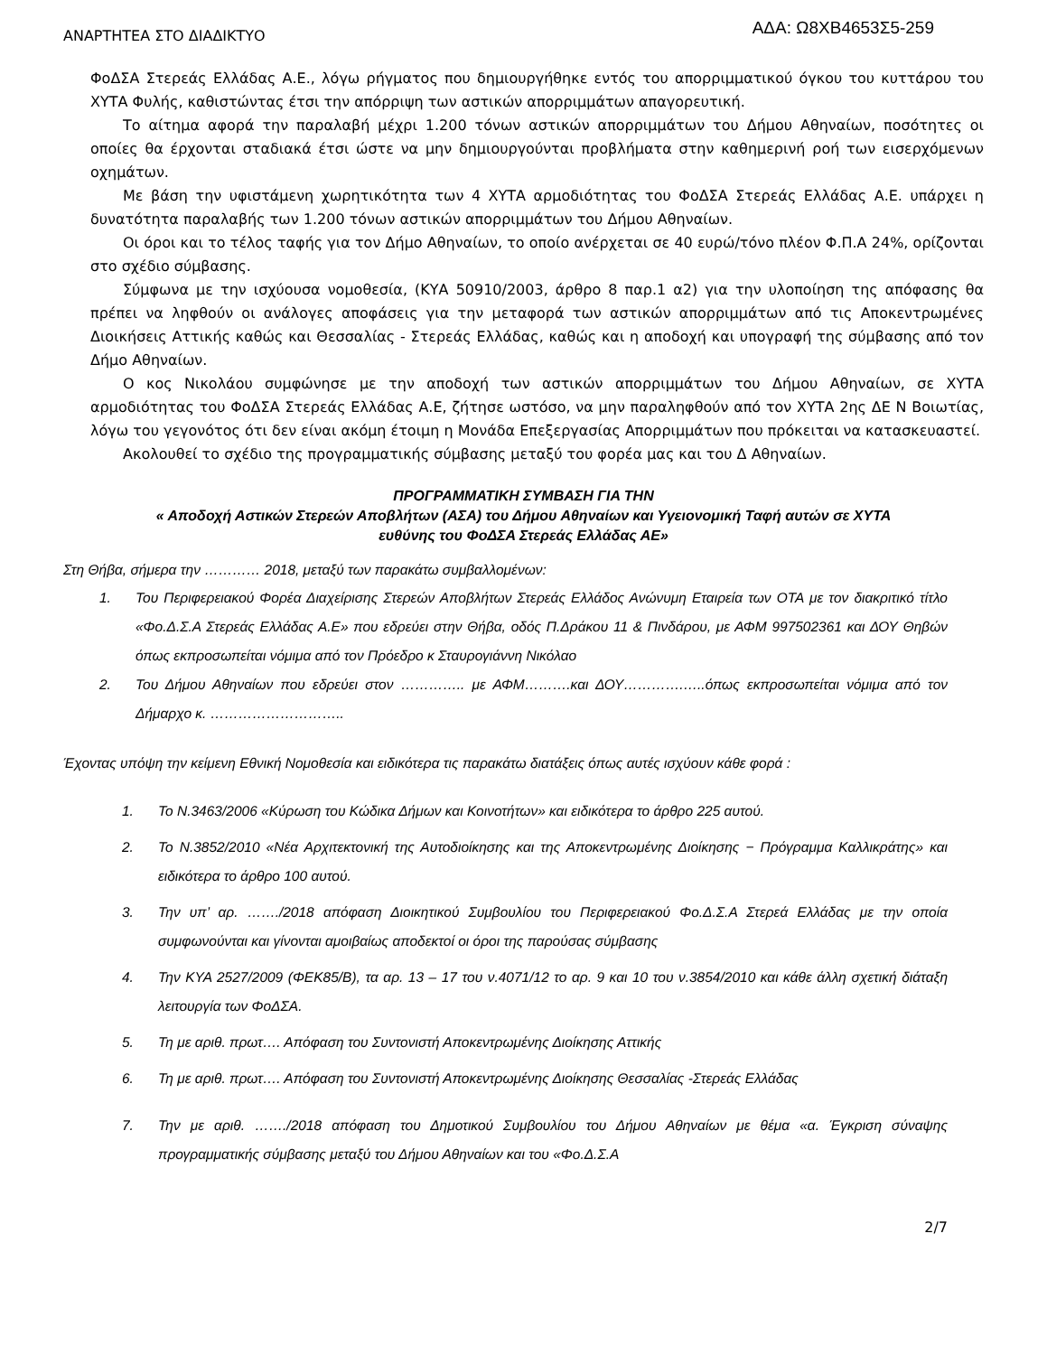ΑΝΑΡΤΗΤΕΑ ΣΤΟ ΔΙΑΔΙΚΤΥΟ ΑΔΑ: Ω8ΧΒ4653Σ5-259
ΦοΔΣΑ Στερεάς Ελλάδας Α.Ε., λόγω ρήγματος που δημιουργήθηκε εντός του απορριμματικού όγκου του κυττάρου του ΧΥΤΑ Φυλής, καθιστώντας έτσι την απόρριψη των αστικών απορριμμάτων απαγορευτική.
Το αίτημα αφορά την παραλαβή μέχρι 1.200 τόνων αστικών απορριμμάτων του Δήμου Αθηναίων, ποσότητες οι οποίες θα έρχονται σταδιακά έτσι ώστε να μην δημιουργούνται προβλήματα στην καθημερινή ροή των εισερχόμενων οχημάτων.
Με βάση την υφιστάμενη χωρητικότητα των 4 ΧΥΤΑ αρμοδιότητας του ΦοΔΣΑ Στερεάς Ελλάδας Α.Ε. υπάρχει η δυνατότητα παραλαβής των 1.200 τόνων αστικών απορριμμάτων του Δήμου Αθηναίων.
Οι όροι και το τέλος ταφής για τον Δήμο Αθηναίων, το οποίο ανέρχεται σε 40 ευρώ/τόνο πλέον Φ.Π.Α 24%, ορίζονται στο σχέδιο σύμβασης.
Σύμφωνα με την ισχύουσα νομοθεσία, (ΚΥΑ 50910/2003, άρθρο 8 παρ.1 α2) για την υλοποίηση της απόφασης θα πρέπει να ληφθούν οι ανάλογες αποφάσεις για την μεταφορά των αστικών απορριμμάτων από τις Αποκεντρωμένες Διοικήσεις Αττικής καθώς και Θεσσαλίας - Στερεάς Ελλάδας, καθώς και η αποδοχή και υπογραφή της σύμβασης από τον Δήμο Αθηναίων.
Ο κος Νικολάου συμφώνησε με την αποδοχή των αστικών απορριμμάτων του Δήμου Αθηναίων, σε ΧΥΤΑ αρμοδιότητας του ΦοΔΣΑ Στερεάς Ελλάδας Α.Ε, ζήτησε ωστόσο, να μην παραληφθούν από τον ΧΥΤΑ 2ης ΔΕ Ν Βοιωτίας, λόγω του γεγονότος ότι δεν είναι ακόμη έτοιμη η Μονάδα Επεξεργασίας Απορριμμάτων που πρόκειται να κατασκευαστεί.
Ακολουθεί το σχέδιο της προγραμματικής σύμβασης μεταξύ του φορέα μας και του Δ Αθηναίων.
ΠΡΟΓΡΑΜΜΑΤΙΚΗ ΣΥΜΒΑΣΗ ΓΙΑ ΤΗΝ
« Αποδοχή Αστικών Στερεών Αποβλήτων (ΑΣΑ) του Δήμου Αθηναίων και Υγειονομική Ταφή αυτών σε ΧΥΤΑ
ευθύνης του ΦοΔΣΑ Στερεάς Ελλάδας ΑΕ»
Στη Θήβα, σήμερα την ………… 2018, μεταξύ των παρακάτω συμβαλλομένων:
1. Του Περιφερειακού Φορέα Διαχείρισης Στερεών Αποβλήτων Στερεάς Ελλάδος Ανώνυμη Εταιρεία των ΟΤΑ με τον διακριτικό τίτλο «Φο.Δ.Σ.Α Στερεάς Ελλάδας Α.Ε» που εδρεύει στην Θήβα, οδός Π.Δράκου 11 & Πινδάρου, με ΑΦΜ 997502361 και ΔΟΥ Θηβών όπως εκπροσωπείται νόμιμα από τον Πρόεδρο κ Σταυρογιάννη Νικόλαο
2. Του Δήμου Αθηναίων που εδρεύει στον ………….. με ΑΦΜ……….και ΔΟΥ………….…..όπως εκπροσωπείται νόμιμα από τον Δήμαρχο κ. ………………………..
Έχοντας υπόψη την κείμενη Εθνική Νομοθεσία και ειδικότερα τις παρακάτω διατάξεις όπως αυτές ισχύουν κάθε φορά :
1. Το Ν.3463/2006 «Κύρωση του Κώδικα Δήμων και Κοινοτήτων» και ειδικότερα το άρθρο 225 αυτού.
2. Το Ν.3852/2010 «Νέα Αρχιτεκτονική της Αυτοδιοίκησης και της Αποκεντρωμένης Διοίκησης − Πρόγραμμα Καλλικράτης» και ειδικότερα το άρθρο 100 αυτού.
3. Την υπ’ αρ. ……./2018 απόφαση Διοικητικού Συμβουλίου του Περιφερειακού Φο.Δ.Σ.Α Στερεά Ελλάδας με την οποία συμφωνούνται και γίνονται αμοιβαίως αποδεκτοί οι όροι της παρούσας σύμβασης
4. Την ΚΥΑ 2527/2009 (ΦΕΚ85/Β), τα αρ. 13 – 17 του ν.4071/12 το αρ. 9 και 10 του ν.3854/2010 και κάθε άλλη σχετική διάταξη λειτουργία των ΦοΔΣΑ.
5. Τη με αριθ. πρωτ…. Απόφαση του Συντονιστή Αποκεντρωμένης Διοίκησης Αττικής
6. Τη με αριθ. πρωτ…. Απόφαση του Συντονιστή Αποκεντρωμένης Διοίκησης Θεσσαλίας -Στερεάς Ελλάδας
7. Την με αριθ. ……./2018 απόφαση του Δημοτικού Συμβουλίου του Δήμου Αθηναίων με θέμα «α. Έγκριση σύναψης προγραμματικής σύμβασης μεταξύ του Δήμου Αθηναίων και του «Φο.Δ.Σ.Α
2/7